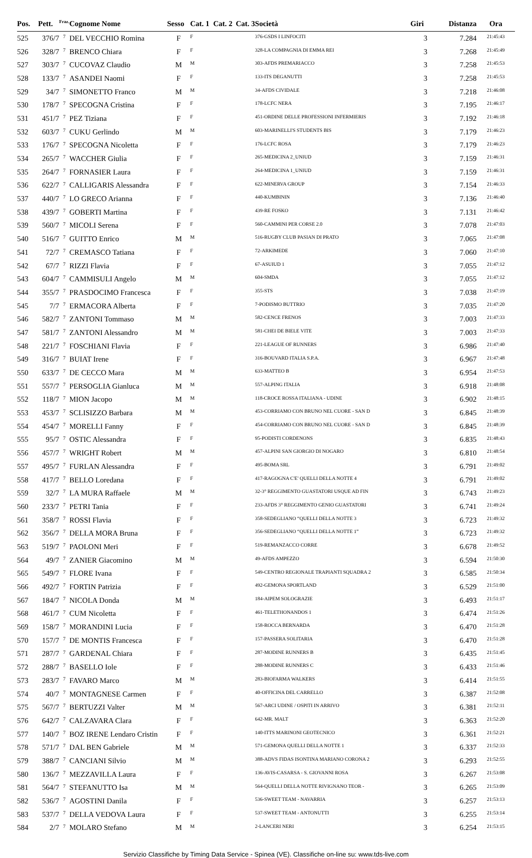| Pos. | Pett. | <sup>Fraz.</sup> | Cognome Nome | Sesso | Cat. 1 | Cat. 2 | Cat. 3 | Società | Giri | Distanza | Ora |
| --- | --- | --- | --- | --- | --- | --- | --- | --- | --- | --- | --- |
| 525 | 376/7 | 7 | DEL VECCHIO Romina | F | F | | | 376-GSDS I LINFOCITI | 3 | 7.284 | 21:45:43 |
| 526 | 328/7 | 7 | BRENCO Chiara | F | F | | | 328-LA COMPAGNIA DI EMMA REI | 3 | 7.268 | 21:45:49 |
| 527 | 303/7 | 7 | CUCOVAZ Claudio | M | M | | | 303-AFDS PREMARIACCO | 3 | 7.258 | 21:45:53 |
| 528 | 133/7 | 7 | ASANDEI Naomi | F | F | | | 133-ITS DEGANUTTI | 3 | 7.258 | 21:45:53 |
| 529 | 34/7 | 7 | SIMONETTO Franco | M | M | | | 34-AFDS CIVIDALE | 3 | 7.218 | 21:46:08 |
| 530 | 178/7 | 7 | SPECOGNA Cristina | F | F | | | 178-LCFC NERA | 3 | 7.195 | 21:46:17 |
| 531 | 451/7 | 7 | PEZ Tiziana | F | F | | | 451-ORDINE DELLE PROFESSIONI INFERMIERIS | 3 | 7.192 | 21:46:18 |
| 532 | 603/7 | 7 | CUKU Gerlindo | M | M | | | 603-MARINELLI'S STUDENTS BIS | 3 | 7.179 | 21:46:23 |
| 533 | 176/7 | 7 | SPECOGNA Nicoletta | F | F | | | 176-LCFC ROSA | 3 | 7.179 | 21:46:23 |
| 534 | 265/7 | 7 | WACCHER Giulia | F | F | | | 265-MEDICINA 2_UNIUD | 3 | 7.159 | 21:46:31 |
| 535 | 264/7 | 7 | FORNASIER Laura | F | F | | | 264-MEDICINA 1_UNIUD | 3 | 7.159 | 21:46:31 |
| 536 | 622/7 | 7 | CALLIGARIS Alessandra | F | F | | | 622-MINERVA GROUP | 3 | 7.154 | 21:46:33 |
| 537 | 440/7 | 7 | LO GRECO Arianna | F | F | | | 440-KUMBININ | 3 | 7.136 | 21:46:40 |
| 538 | 439/7 | 7 | GOBERTI Martina | F | F | | | 439-RE FOSKO | 3 | 7.131 | 21:46:42 |
| 539 | 560/7 | 7 | MICOLI Serena | F | F | | | 560-CAMMINI PER CORSE 2.0 | 3 | 7.078 | 21:47:03 |
| 540 | 516/7 | 7 | GUITTO Enrico | M | M | | | 516-RUGBY CLUB PASIAN DI PRATO | 3 | 7.065 | 21:47:08 |
| 541 | 72/7 | 7 | CREMASCO Tatiana | F | F | | | 72-ARKIMEDE | 3 | 7.060 | 21:47:10 |
| 542 | 67/7 | 7 | RIZZI Flavia | F | F | | | 67-ASUIUD 1 | 3 | 7.055 | 21:47:12 |
| 543 | 604/7 | 7 | CAMMISULI Angelo | M | M | | | 604-SMDA | 3 | 7.055 | 21:47:12 |
| 544 | 355/7 | 7 | PRASDOCIMO Francesca | F | F | | | 355-STS | 3 | 7.038 | 21:47:19 |
| 545 | 7/7 | 7 | ERMACORA Alberta | F | F | | | 7-PODISMO BUTTRIO | 3 | 7.035 | 21:47:20 |
| 546 | 582/7 | 7 | ZANTONI Tommaso | M | M | | | 582-CENCE FRENOS | 3 | 7.003 | 21:47:33 |
| 547 | 581/7 | 7 | ZANTONI Alessandro | M | M | | | 581-CHEI DE BIELE VITE | 3 | 7.003 | 21:47:33 |
| 548 | 221/7 | 7 | FOSCHIANI Flavia | F | F | | | 221-LEAGUE OF RUNNERS | 3 | 6.986 | 21:47:40 |
| 549 | 316/7 | 7 | BUIAT Irene | F | F | | | 316-BOUVARD ITALIA S.P.A. | 3 | 6.967 | 21:47:48 |
| 550 | 633/7 | 7 | DE CECCO Mara | M | M | | | 633-MATTEO B | 3 | 6.954 | 21:47:53 |
| 551 | 557/7 | 7 | PERSOGLIA Gianluca | M | M | | | 557-ALPING ITALIA | 3 | 6.918 | 21:48:08 |
| 552 | 118/7 | 7 | MION Jacopo | M | M | | | 118-CROCE ROSSA ITALIANA - UDINE | 3 | 6.902 | 21:48:15 |
| 553 | 453/7 | 7 | SCLISIZZO Barbara | M | M | | | 453-CORRIAMO CON BRUNO NEL CUORE - SAN D | 3 | 6.845 | 21:48:39 |
| 554 | 454/7 | 7 | MORELLI Fanny | F | F | | | 454-CORRIAMO CON BRUNO NEL CUORE - SAN D | 3 | 6.845 | 21:48:39 |
| 555 | 95/7 | 7 | OSTIC Alessandra | F | F | | | 95-PODISTI CORDENONS | 3 | 6.835 | 21:48:43 |
| 556 | 457/7 | 7 | WRIGHT Robert | M | M | | | 457-ALPINI SAN GIORGIO DI NOGARO | 3 | 6.810 | 21:48:54 |
| 557 | 495/7 | 7 | FURLAN Alessandra | F | F | | | 495-BOMA SRL | 3 | 6.791 | 21:49:02 |
| 558 | 417/7 | 7 | BELLO Loredana | F | F | | | 417-RAGOGNA C'E' QUELLI DELLA NOTTE 4 | 3 | 6.791 | 21:49:02 |
| 559 | 32/7 | 7 | LA MURA Raffaele | M | M | | | 32-3° REGGIMENTO GUASTATORI USQUE AD FIN | 3 | 6.743 | 21:49:23 |
| 560 | 233/7 | 7 | PETRI Tania | F | F | | | 233-AFDS 3° REGGIMENTO GENIO GUASTATORI | 3 | 6.741 | 21:49:24 |
| 561 | 358/7 | 7 | ROSSI Flavia | F | F | | | 358-SEDEGLIANO “QUELLI DELLA NOTTE 3 | 3 | 6.723 | 21:49:32 |
| 562 | 356/7 | 7 | DELLA MORA Bruna | F | F | | | 356-SEDEGLIANO “QUELLI DELLA NOTTE 1” | 3 | 6.723 | 21:49:32 |
| 563 | 519/7 | 7 | PAOLONI Meri | F | F | | | 519-REMANZACCO CORRE | 3 | 6.678 | 21:49:52 |
| 564 | 49/7 | 7 | ZANIER Giacomino | M | M | | | 49-AFDS AMPEZZO | 3 | 6.594 | 21:50:30 |
| 565 | 549/7 | 7 | FLORE Ivana | F | F | | | 549-CENTRO REGIONALE TRAPIANTI SQUADRA 2 | 3 | 6.585 | 21:50:34 |
| 566 | 492/7 | 7 | FORTIN Patrizia | F | F | | | 492-GEMONA SPORTLAND | 3 | 6.529 | 21:51:00 |
| 567 | 184/7 | 7 | NICOLA Donda | M | M | | | 184-AIPEM SOLOGRAZIE | 3 | 6.493 | 21:51:17 |
| 568 | 461/7 | 7 | CUM Nicoletta | F | F | | | 461-TELETHONANDOS 1 | 3 | 6.474 | 21:51:26 |
| 569 | 158/7 | 7 | MORANDINI Lucia | F | F | | | 158-ROCCA BERNARDA | 3 | 6.470 | 21:51:28 |
| 570 | 157/7 | 7 | DE MONTIS Francesca | F | F | | | 157-PASSERA SOLITARIA | 3 | 6.470 | 21:51:28 |
| 571 | 287/7 | 7 | GARDENAL Chiara | F | F | | | 287-MODINE RUNNERS B | 3 | 6.435 | 21:51:45 |
| 572 | 288/7 | 7 | BASELLO Iole | F | F | | | 288-MODINE RUNNERS C | 3 | 6.433 | 21:51:46 |
| 573 | 283/7 | 7 | FAVARO Marco | M | M | | | 283-BIOFARMA WALKERS | 3 | 6.414 | 21:51:55 |
| 574 | 40/7 | 7 | MONTAGNESE Carmen | F | F | | | 40-OFFICINA DEL CARRELLO | 3 | 6.387 | 21:52:08 |
| 575 | 567/7 | 7 | BERTUZZI Valter | M | M | | | 567-ARCI UDINE / OSPITI IN ARRIVO | 3 | 6.381 | 21:52:11 |
| 576 | 642/7 | 7 | CALZAVARA Clara | F | F | | | 642-MR. MALT | 3 | 6.363 | 21:52:20 |
| 577 | 140/7 | 7 | BOZ IRENE Lendaro Cristin | F | F | | | 140-ITTS MARINONI GEOTECNICO | 3 | 6.361 | 21:52:21 |
| 578 | 571/7 | 7 | DAL BEN Gabriele | M | M | | | 571-GEMONA QUELLI DELLA NOTTE 1 | 3 | 6.337 | 21:52:33 |
| 579 | 388/7 | 7 | CANCIANI Silvio | M | M | | | 388-ADVS FIDAS ISONTINA MARIANO CORONA 2 | 3 | 6.293 | 21:52:55 |
| 580 | 136/7 | 7 | MEZZAVILLA Laura | F | F | | | 136-AVIS-CASARSA - S. GIOVANNI ROSA | 3 | 6.267 | 21:53:08 |
| 581 | 564/7 | 7 | STEFANUTTO Isa | M | M | | | 564-QUELLI DELLA NOTTE RIVIGNANO TEOR - | 3 | 6.265 | 21:53:09 |
| 582 | 536/7 | 7 | AGOSTINI Danila | F | F | | | 536-SWEET TEAM - NAVARRIA | 3 | 6.257 | 21:53:13 |
| 583 | 537/7 | 7 | DELLA VEDOVA Laura | F | F | | | 537-SWEET TEAM - ANTONUTTI | 3 | 6.255 | 21:53:14 |
| 584 | 2/7 | 7 | MOLARO Stefano | M | M | | | 2-LANCERI NERI | 3 | 6.254 | 21:53:15 |
Servizio Classifiche by Timing Data Service - Spinea (VE). Classifiche on-line su: www.tds-live.com